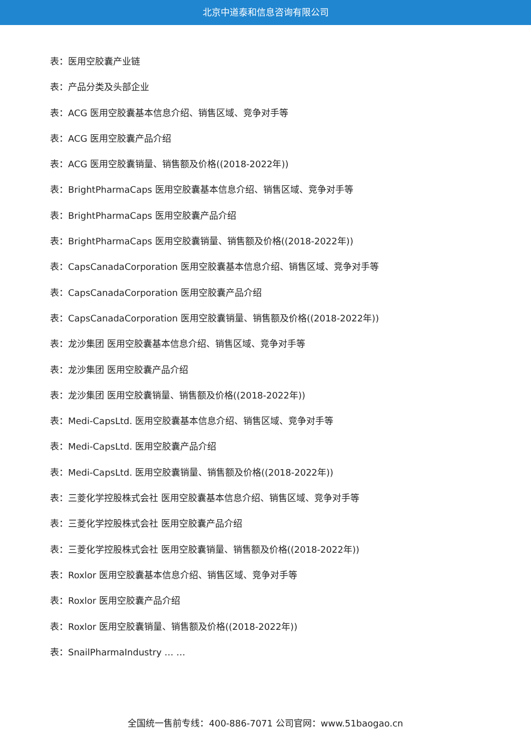北京中道泰和信息咨询有限公司
表：医用空胶囊产业链
表：产品分类及头部企业
表：ACG 医用空胶囊基本信息介绍、销售区域、竞争对手等
表：ACG 医用空胶囊产品介绍
表：ACG 医用空胶囊销量、销售额及价格((2018-2022年))
表：BrightPharmaCaps 医用空胶囊基本信息介绍、销售区域、竞争对手等
表：BrightPharmaCaps 医用空胶囊产品介绍
表：BrightPharmaCaps 医用空胶囊销量、销售额及价格((2018-2022年))
表：CapsCanadaCorporation 医用空胶囊基本信息介绍、销售区域、竞争对手等
表：CapsCanadaCorporation 医用空胶囊产品介绍
表：CapsCanadaCorporation 医用空胶囊销量、销售额及价格((2018-2022年))
表：龙沙集团 医用空胶囊基本信息介绍、销售区域、竞争对手等
表：龙沙集团 医用空胶囊产品介绍
表：龙沙集团 医用空胶囊销量、销售额及价格((2018-2022年))
表：Medi-CapsLtd. 医用空胶囊基本信息介绍、销售区域、竞争对手等
表：Medi-CapsLtd. 医用空胶囊产品介绍
表：Medi-CapsLtd. 医用空胶囊销量、销售额及价格((2018-2022年))
表：三菱化学控股株式会社 医用空胶囊基本信息介绍、销售区域、竞争对手等
表：三菱化学控股株式会社 医用空胶囊产品介绍
表：三菱化学控股株式会社 医用空胶囊销量、销售额及价格((2018-2022年))
表：Roxlor 医用空胶囊基本信息介绍、销售区域、竞争对手等
表：Roxlor 医用空胶囊产品介绍
表：Roxlor 医用空胶囊销量、销售额及价格((2018-2022年))
表：SnailPharmaIndustry … …
全国统一售前专线：400-886-7071 公司官网：www.51baogao.cn